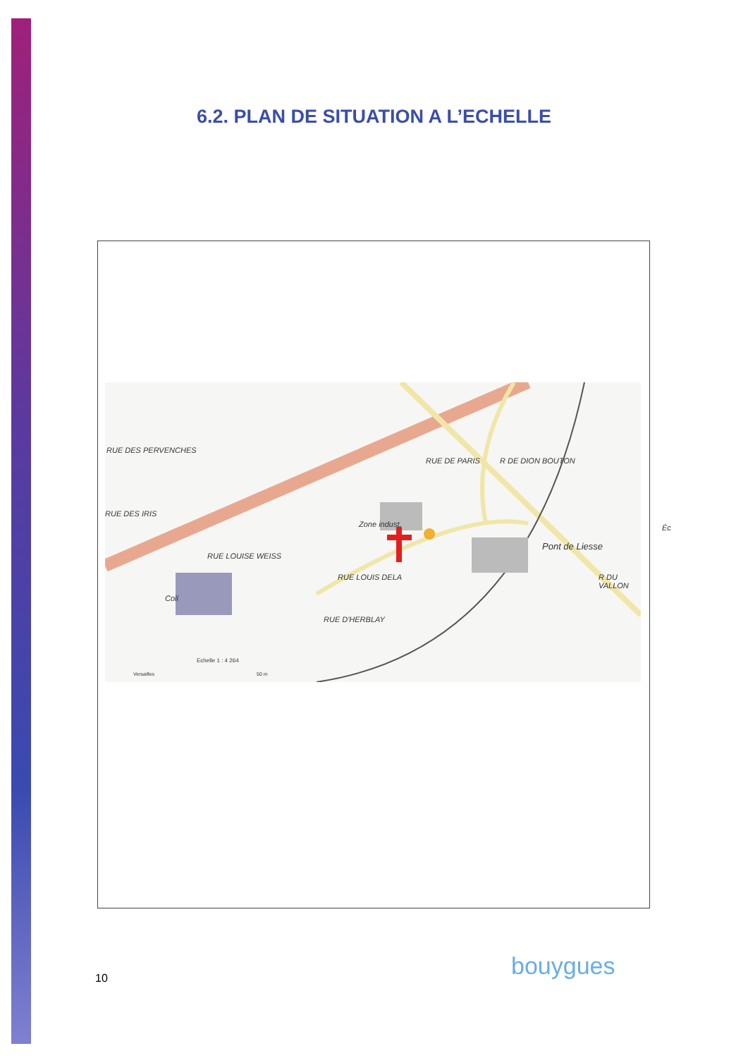6.2. PLAN DE SITUATION A L’ECHELLE
RUE DES PERVENCHES
RUE DES IRIS
RUE LOUISE WEISS
RUE DE PARIS R DE DION BOUTON
Zone indust.
Pont de Liesse
Éc
R DU VALLON RUE LOUIS DELA
RUE D'HERBLAY
Coli
Echelle 1 : 4 264
Versailles 50 m
10 bouygues